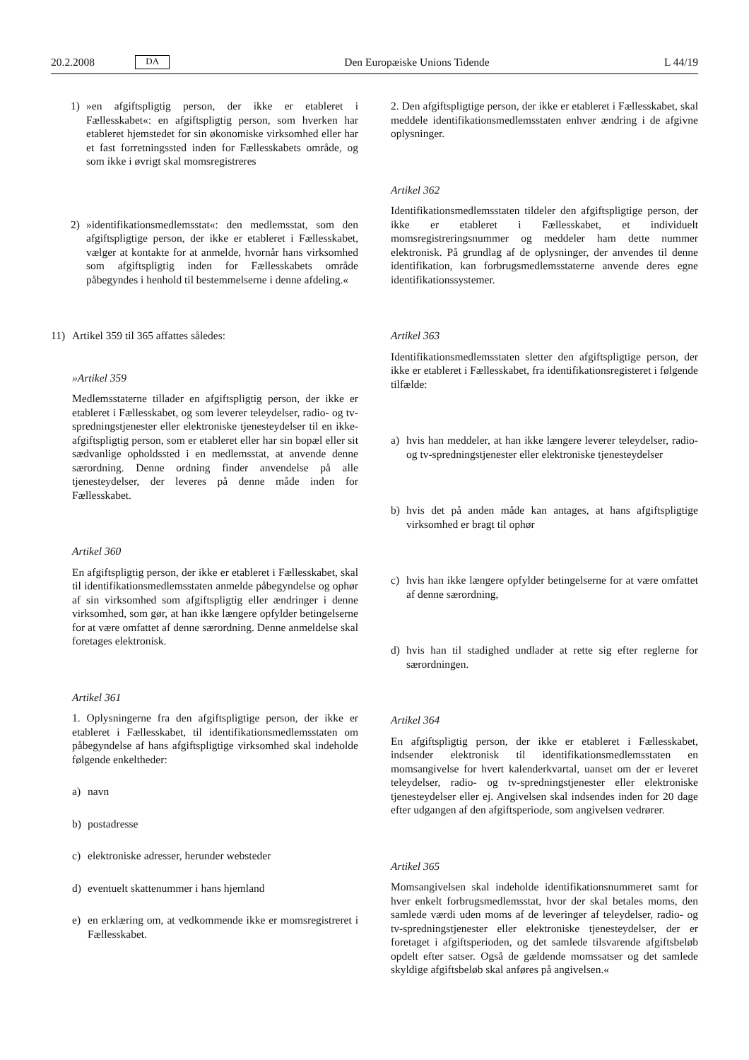20.2.2008 DA Den Europæiske Unions Tidende L 44/19
1) »en afgiftspligtig person, der ikke er etableret i Fællesskabet«: en afgiftspligtig person, som hverken har etableret hjemstedet for sin økonomiske virksomhed eller har et fast forretningssted inden for Fællesskabets område, og som ikke i øvrigt skal momsregistreres
2) »identifikationsmedlemsstat«: den medlemsstat, som den afgiftspligtige person, der ikke er etableret i Fællesskabet, vælger at kontakte for at anmelde, hvornår hans virksomhed som afgiftspligtig inden for Fællesskabets område påbegyndes i henhold til bestemmelserne i denne afdeling.«
11) Artikel 359 til 365 affattes således:
»Artikel 359
Medlemsstaterne tillader en afgiftspligtig person, der ikke er etableret i Fællesskabet, og som leverer teleydelser, radio- og tv-spredningstjenester eller elektroniske tjenesteydelser til en ikke-afgiftspligtig person, som er etableret eller har sin bopæl eller sit sædvanlige opholdssted i en medlemsstat, at anvende denne særordning. Denne ordning finder anvendelse på alle tjenesteydelser, der leveres på denne måde inden for Fællesskabet.
Artikel 360
En afgiftspligtig person, der ikke er etableret i Fællesskabet, skal til identifikationsmedlemsstaten anmelde påbegyndelse og ophør af sin virksomhed som afgiftspligtig eller ændringer i denne virksomhed, som gør, at han ikke længere opfylder betingelserne for at være omfattet af denne særordning. Denne anmeldelse skal foretages elektronisk.
Artikel 361
1. Oplysningerne fra den afgiftspligtige person, der ikke er etableret i Fællesskabet, til identifikationsmedlemsstaten om påbegyndelse af hans afgiftspligtige virksomhed skal indeholde følgende enkeltheder:
a) navn
b) postadresse
c) elektroniske adresser, herunder websteder
d) eventuelt skattenummer i hans hjemland
e) en erklæring om, at vedkommende ikke er momsregistreret i Fællesskabet.
2. Den afgiftspligtige person, der ikke er etableret i Fællesskabet, skal meddele identifikationsmedlemsstaten enhver ændring i de afgivne oplysninger.
Artikel 362
Identifikationsmedlemsstaten tildeler den afgiftspligtige person, der ikke er etableret i Fællesskabet, et individuelt momsregistreringsnummer og meddeler ham dette nummer elektronisk. På grundlag af de oplysninger, der anvendes til denne identifikation, kan forbrugsmedlemsstaterne anvende deres egne identifikationssystemer.
Artikel 363
Identifikationsmedlemsstaten sletter den afgiftspligtige person, der ikke er etableret i Fællesskabet, fra identifikationsregisteret i følgende tilfælde:
a) hvis han meddeler, at han ikke længere leverer teleydelser, radio- og tv-spredningstjenester eller elektroniske tjenesteydelser
b) hvis det på anden måde kan antages, at hans afgiftspligtige virksomhed er bragt til ophør
c) hvis han ikke længere opfylder betingelserne for at være omfattet af denne særordning,
d) hvis han til stadighed undlader at rette sig efter reglerne for særordningen.
Artikel 364
En afgiftspligtig person, der ikke er etableret i Fællesskabet, indsender elektronisk til identifikationsmedlemsstaten en momsangivelse for hvert kalenderkvartal, uanset om der er leveret teleydelser, radio- og tv-spredningstjenester eller elektroniske tjenesteydelser eller ej. Angivelsen skal indsendes inden for 20 dage efter udgangen af den afgiftsperiode, som angivelsen vedrører.
Artikel 365
Momsangivelsen skal indeholde identifikationsnummeret samt for hver enkelt forbrugsmedlemsstat, hvor der skal betales moms, den samlede værdi uden moms af de leveringer af teleydelser, radio- og tv-spredningstjenester eller elektroniske tjenesteydelser, der er foretaget i afgiftsperioden, og det samlede tilsvarende afgiftsbeløb opdelt efter satser. Også de gældende momssatser og det samlede skyldige afgiftsbeløb skal anføres på angivelsen.«